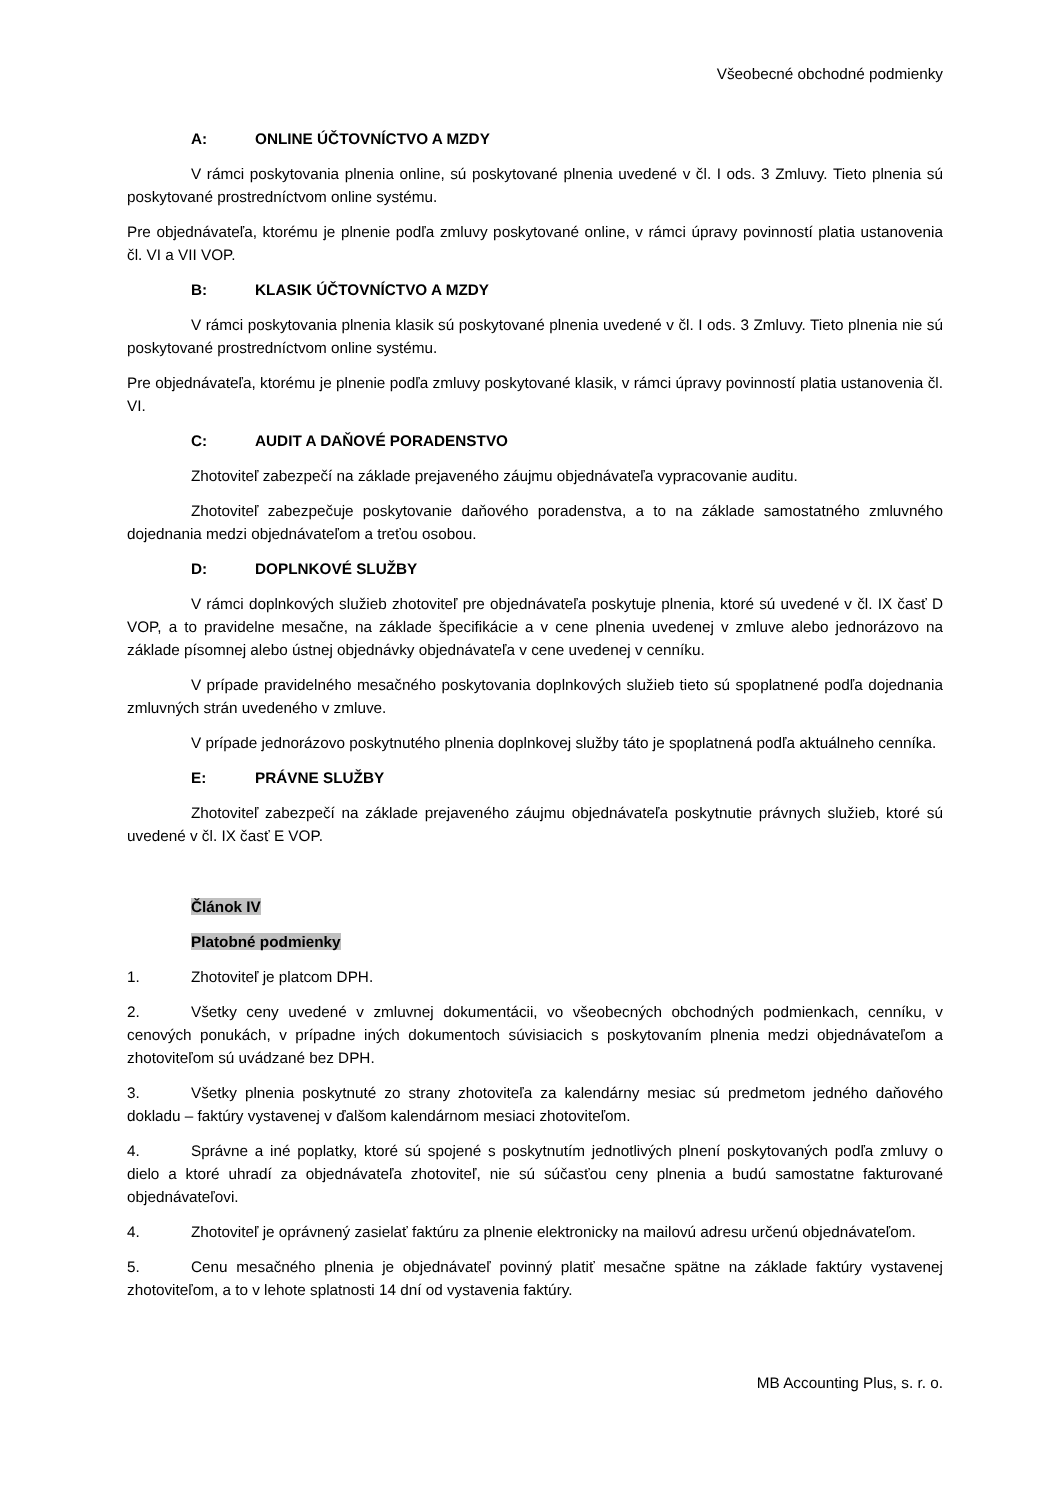Všeobecné obchodné podmienky
A: ONLINE ÚČTOVNÍCTVO A MZDY
V rámci poskytovania plnenia online, sú poskytované plnenia uvedené v čl. I ods. 3 Zmluvy. Tieto plnenia sú poskytované prostredníctvom online systému.
Pre objednávateľa, ktorému je plnenie podľa zmluvy poskytované online, v rámci úpravy povinností platia ustanovenia čl. VI a VII VOP.
B: KLASIK ÚČTOVNÍCTVO A MZDY
V rámci poskytovania plnenia klasik sú poskytované plnenia uvedené v čl. I ods. 3 Zmluvy. Tieto plnenia nie sú poskytované prostredníctvom online systému.
Pre objednávateľa, ktorému je plnenie podľa zmluvy poskytované klasik, v rámci úpravy povinností platia ustanovenia čl. VI.
C: AUDIT A DAŇOVÉ PORADENSTVO
Zhotoviteľ zabezpečí na základe prejaveného záujmu objednávateľa vypracovanie auditu.
Zhotoviteľ zabezpečuje poskytovanie daňového poradenstva, a to na základe samostatného zmluvného dojednania medzi objednávateľom a treťou osobou.
D: DOPLNKOVÉ SLUŽBY
V rámci doplnkových služieb zhotoviteľ pre objednávateľa poskytuje plnenia, ktoré sú uvedené v čl. IX časť D VOP, a to pravidelne mesačne, na základe špecifikácie a v cene plnenia uvedenej v zmluve alebo jednorázovo na základe písomnej alebo ústnej objednávky objednávateľa v cene uvedenej v cenníku.
V prípade pravidelného mesačného poskytovania doplnkových služieb tieto sú spoplatnené podľa dojednania zmluvných strán uvedeného v zmluve.
V prípade jednorázovo poskytnutého plnenia doplnkovej služby táto je spoplatnená podľa aktuálneho cenníka.
E: PRÁVNE SLUŽBY
Zhotoviteľ zabezpečí na základe prejaveného záujmu objednávateľa poskytnutie právnych služieb, ktoré sú uvedené v čl. IX časť E VOP.
Článok IV
Platobné podmienky
1. Zhotoviteľ je platcom DPH.
2. Všetky ceny uvedené v zmluvnej dokumentácii, vo všeobecných obchodných podmienkach, cenníku, v cenových ponukách, v prípadne iných dokumentoch súvisiacich s poskytovaním plnenia medzi objednávateľom a zhotoviteľom sú uvádzané bez DPH.
3. Všetky plnenia poskytnuté zo strany zhotoviteľa za kalendárny mesiac sú predmetom jedného daňového dokladu – faktúry vystavenej v ďalšom kalendárnom mesiaci zhotoviteľom.
4. Správne a iné poplatky, ktoré sú spojené s poskytnutím jednotlivých plnení poskytovaných podľa zmluvy o dielo a ktoré uhradí za objednávateľa zhotoviteľ, nie sú súčasťou ceny plnenia a budú samostatne fakturované objednávateľovi.
4. Zhotoviteľ je oprávnený zasielať faktúru za plnenie elektronicky na mailovú adresu určenú objednávateľom.
5. Cenu mesačného plnenia je objednávateľ povinný platiť mesačne spätne na základe faktúry vystavenej zhotoviteľom, a to v lehote splatnosti 14 dní od vystavenia faktúry.
MB Accounting Plus, s. r. o.